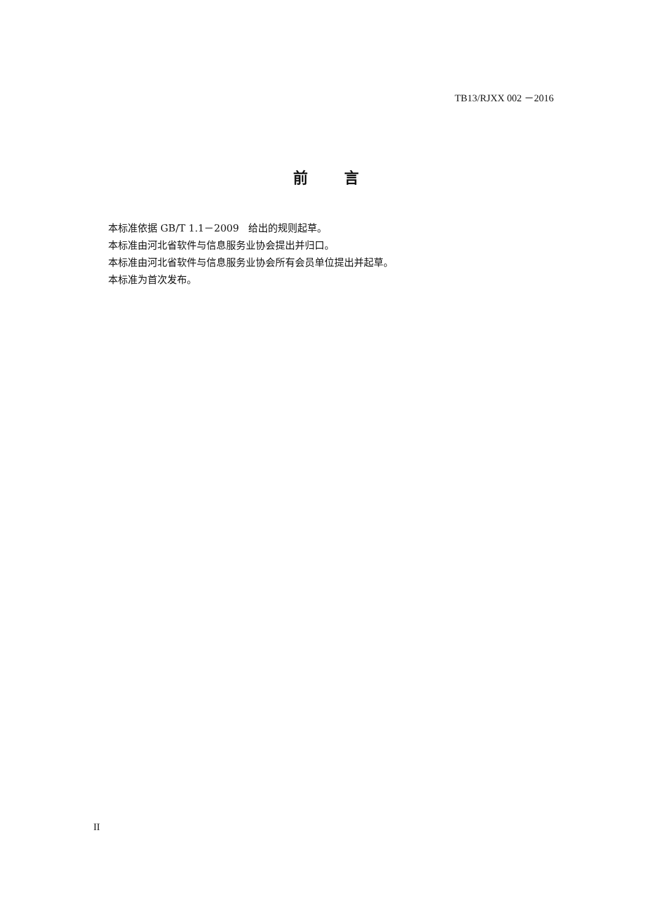TB13/RJXX 002 －2016
前 言
本标准依据 GB/T 1.1－2009 给出的规则起草。
本标准由河北省软件与信息服务业协会提出并归口。
本标准由河北省软件与信息服务业协会所有会员单位提出并起草。
本标准为首次发布。
II